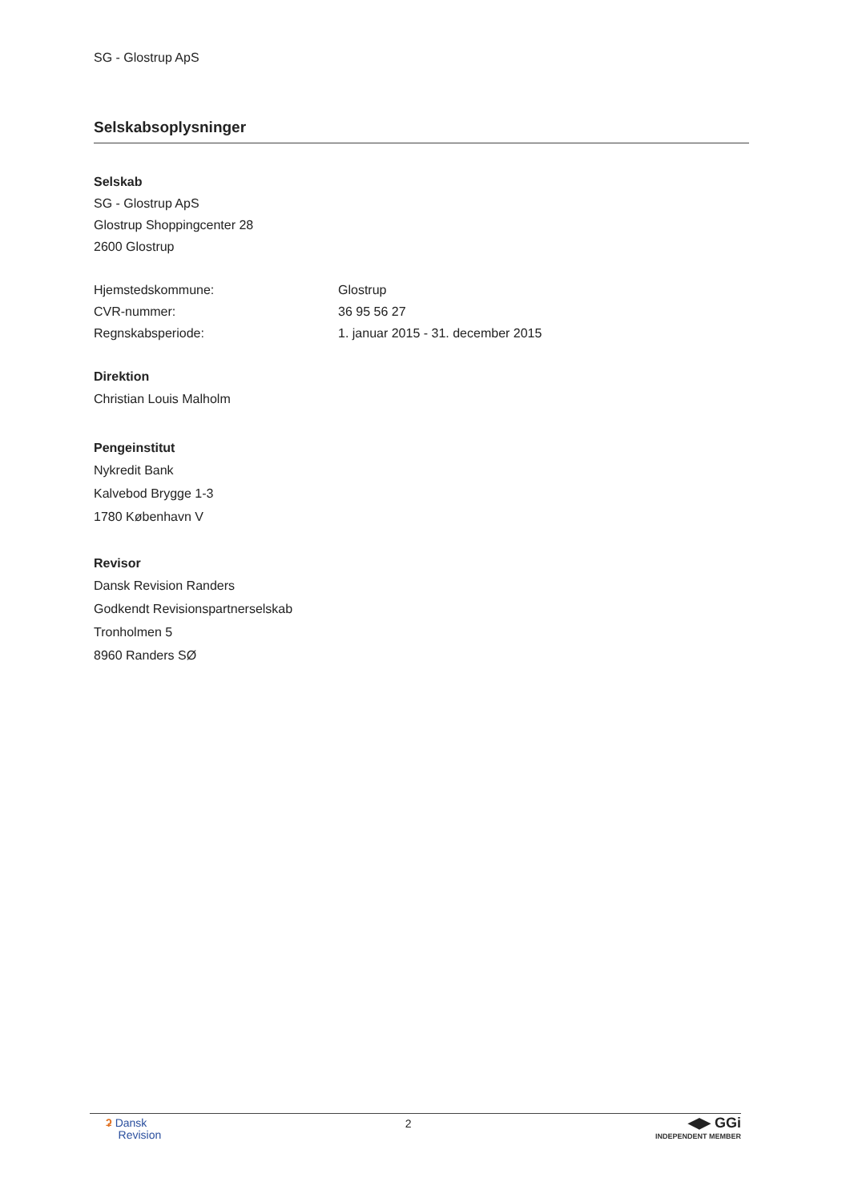SG - Glostrup ApS
Selskabsoplysninger
Selskab
SG - Glostrup ApS
Glostrup Shoppingcenter 28
2600 Glostrup
Hjemstedskommune: Glostrup
CVR-nummer: 36 95 56 27
Regnskabsperiode: 1. januar 2015 - 31. december 2015
Direktion
Christian Louis Malholm
Pengeinstitut
Nykredit Bank
Kalvebod Brygge 1-3
1780 København V
Revisor
Dansk Revision Randers
Godkendt Revisionspartnerselskab
Tronholmen 5
8960 Randers SØ
ʡ Dansk
Revision
2
◀▶ GGi
INDEPENDENT MEMBER